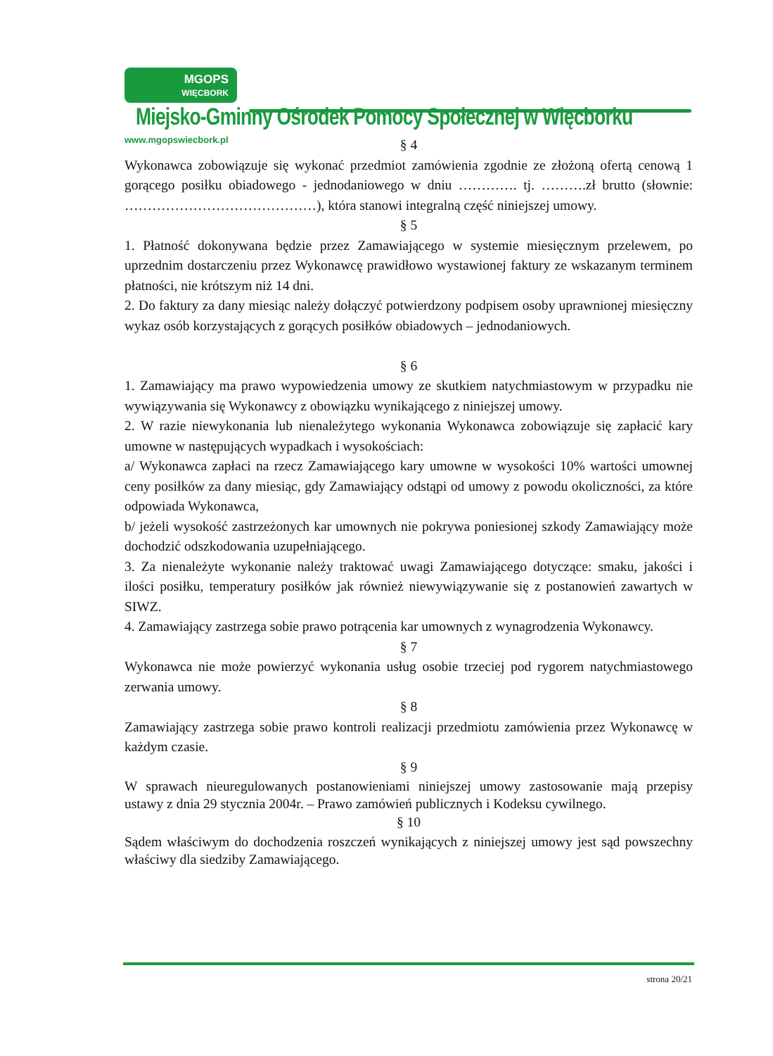MGOPS
WIĘCBORK
Miejsko-Gminny Ośrodek Pomocy Społecznej w Więcborku
www.mgopswiecbork.pl
§ 4
Wykonawca zobowiązuje się wykonać przedmiot zamówienia zgodnie ze złożoną ofertą cenową 1 gorącego posiłku obiadowego - jednodaniowego w dniu …………. tj. ……….zł brutto (słownie: ……………………………………), która stanowi integralną część niniejszej umowy.
§ 5
1. Płatność dokonywana będzie przez Zamawiającego w systemie miesięcznym przelewem, po uprzednim dostarczeniu przez Wykonawcę prawidłowo wystawionej faktury ze wskazanym terminem płatności, nie krótszym niż 14 dni.
2. Do faktury za dany miesiąc należy dołączyć potwierdzony podpisem osoby uprawnionej miesięczny wykaz osób korzystających z gorących posiłków obiadowych – jednodaniowych.
§ 6
1. Zamawiający ma prawo wypowiedzenia umowy ze skutkiem natychmiastowym w przypadku nie wywiązywania się Wykonawcy z obowiązku wynikającego z niniejszej umowy.
2. W razie niewykonania lub nienależytego wykonania Wykonawca zobowiązuje się zapłacić kary umowne w następujących wypadkach i wysokościach:
a/ Wykonawca zapłaci na rzecz Zamawiającego kary umowne w wysokości 10% wartości umownej ceny posiłków za dany miesiąc, gdy Zamawiający odstąpi od umowy z powodu okoliczności, za które odpowiada Wykonawca,
b/ jeżeli wysokość zastrzeżonych kar umownych nie pokrywa poniesionej szkody Zamawiający może dochodzić odszkodowania uzupełniającego.
3. Za nienależyte wykonanie należy traktować uwagi Zamawiającego dotyczące: smaku, jakości i ilości posiłku, temperatury posiłków jak również niewywiązywanie się z postanowień zawartych w SIWZ.
4. Zamawiający zastrzega sobie prawo potrącenia kar umownych z wynagrodzenia Wykonawcy.
§ 7
Wykonawca nie może powierzyć wykonania usług osobie trzeciej pod rygorem natychmiastowego zerwania umowy.
§ 8
Zamawiający zastrzega sobie prawo kontroli realizacji przedmiotu zamówienia przez Wykonawcę w każdym czasie.
§ 9
W sprawach nieuregulowanych postanowieniami niniejszej umowy zastosowanie mają przepisy ustawy z dnia 29 stycznia 2004r. – Prawo zamówień publicznych i Kodeksu cywilnego.
§ 10
Sądem właściwym do dochodzenia roszczeń wynikających z niniejszej umowy jest sąd powszechny właściwy dla siedziby Zamawiającego.
strona 20/21